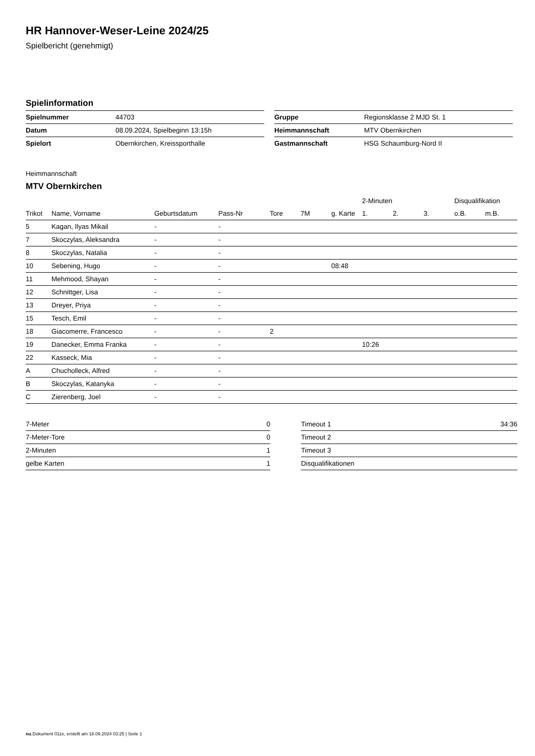HR Hannover-Weser-Leine 2024/25
Spielbericht (genehmigt)
Spielinformation
| Spielnummer | 44703 |
| Datum | 08.09.2024, Spielbeginn 13:15h |
| Spielort | Obernkirchen, Kreissporthalle |
| Gruppe | Regionsklasse 2 MJD St. 1 |
| Heimmannschaft | MTV Obernkirchen |
| Gastmannschaft | HSG Schaumburg-Nord II |
Heimmannschaft
MTV Obernkirchen
| | | | | | | | 2-Minuten | | | Disqualifikation | |
| --- | --- | --- | --- | --- | --- | --- | --- | --- | --- | --- | --- |
| Trikot | Name, Vorname | Geburtsdatum | Pass-Nr | Tore | 7M | g. Karte | 1. | 2. | 3. | o.B. | m.B. |
| 5 | Kagan, Ilyas Mikail | - | - | | | | | | | | |
| 7 | Skoczylas, Aleksandra | - | - | | | | | | | | |
| 8 | Skoczylas, Natalia | - | - | | | | | | | | |
| 10 | Sebening, Hugo | - | - | | | 08:48 | | | | | |
| 11 | Mehmood, Shayan | - | - | | | | | | | | |
| 12 | Schnittger, Lisa | - | - | | | | | | | | |
| 13 | Dreyer, Priya | - | - | | | | | | | | |
| 15 | Tesch, Emil | - | - | | | | | | | | |
| 18 | Giacomerre, Francesco | - | - | 2 | | | | | | | |
| 19 | Danecker, Emma Franka | - | - | | | | 10:26 | | | | |
| 22 | Kasseck, Mia | - | - | | | | | | | | |
| A | Chucholleck, Alfred | - | - | | | | | | | | |
| B | Skoczylas, Katanyka | - | - | | | | | | | | |
| C | Zierenberg, Joel | - | - | | | | | | | | |
| 7-Meter | 0 |
| 7-Meter-Tore | 0 |
| 2-Minuten | 1 |
| gelbe Karten | 1 |
| Timeout 1 | 34:36 |
| Timeout 2 | |
| Timeout 3 | |
| Disqualifikationen | |
nu.Dokument 011e, erstellt am 18.09.2024 03:25 | Seite 1